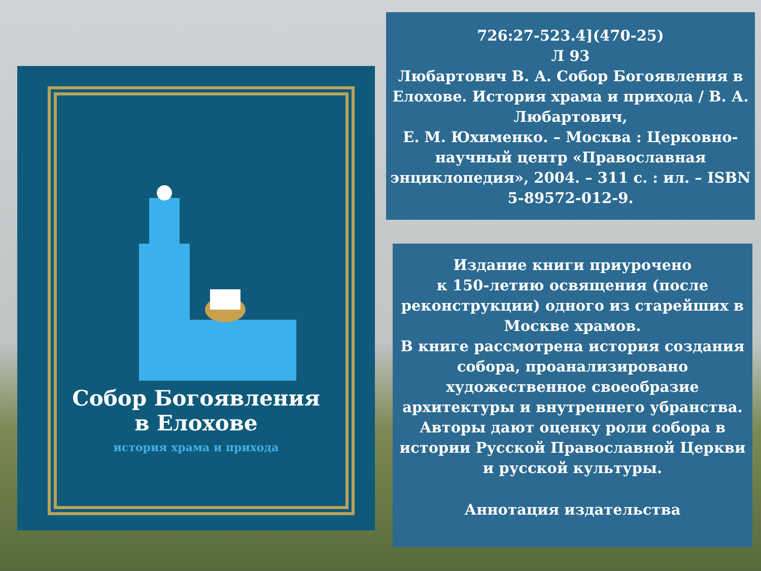Собор Богоявления
в Елохове
история храма и прихода
726:27-523.4](470-25)
Л 93
Любартович В. А. Собор Богоявления в Елохове. История храма и прихода / В. А. Любартович,
Е. М. Юхименко. – Москва : Церковно-научный центр «Православная энциклопедия», 2004. – 311 с. : ил. – ISBN 5-89572-012-9.
Издание книги приурочено
к 150-летию освящения (после реконструкции) одного из старейших в Москве храмов.
В книге рассмотрена история создания собора, проанализировано художественное своеобразие архитектуры и внутреннего убранства. Авторы дают оценку роли собора в истории Русской Православной Церкви
и русской культуры.
Аннотация издательства